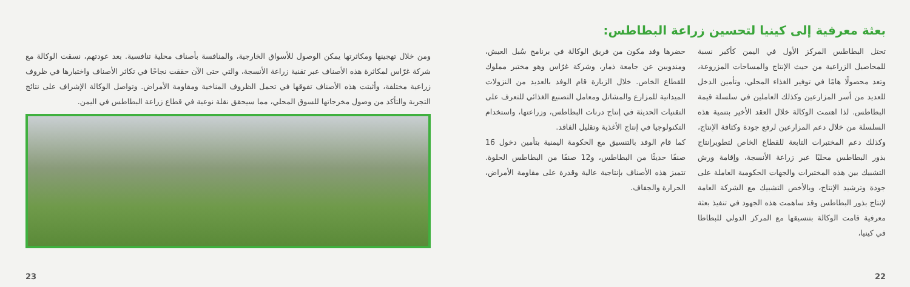بعثة معرفية إلى كينيا لتحسين زراعة البطاطس:
تحتل البطاطس المركز الأول في اليمن كأكبر نسبة للمحاصيل الزراعية من حيث الإنتاج والمساحات المزروعة، وتعد محصولًا هامًا في توفير الغذاء المحلي، وتأمين الدخل للعديد من أسر المزارعين وكذلك العاملين في سلسلة قيمة البطاطس. لذا اهتمت الوكالة خلال العقد الأخير بتنمية هذه السلسلة من خلال دعم المزارعين لرفع جودة وكثافة الإنتاج، وكذلك دعم المختبرات التابعة للقطاع الخاص لتطويرإنتاج بذور البطاطس محليًا عبر زراعة الأنسجة، وإقامة ورش التشبيك بين هذه المختبرات والجهات الحكومية العاملة على جودة وترشيد الإنتاج، وبالأخص التشبيك مع الشركة العامة لإنتاج بذور البطاطس وقد ساهمت هذه الجهود في تنفيذ بعثة معرفية قامت الوكالة بتنسيقها مع المركز الدولي للبطاطا في كينيا،
حضرها وفد مكون من فريق الوكالة في برنامج سُبل العيش، ومندوبين عن جامعة ذمار، وشركة غرّاس وهو مختبر مملوك للقطاع الخاص. خلال الزيارة قام الوفد بالعديد من النزولات الميدانية للمزارع والمشاتل ومعامل التصنيع الغذائي للتعرف على التقنيات الحديثة في إنتاج درنات البطاطس، وزراعتها، واستخدام التكنولوجيا في إنتاج الأغذية وتقليل الفاقد.
كما قام الوفد بالتنسيق مع الحكومة اليمنية بتأمين دخول 16 صنفًا حديثًا من البطاطس، و12 صنفًا من البطاطس الحلوة. تتميز هذه الأصناف بإنتاجية عالية وقدرة على مقاومة الأمراض، الحرارة والجفاف.
22
ومن خلال تهجينها ومكاثرتها يمكن الوصول للأسواق الخارجية، والمنافسة بأصناف محلية تنافسية. بعد عودتهم، نسقت الوكالة مع شركة غرّاس لمكاثرة هذه الأصناف عبر تقنية زراعة الأنسجة، والتي حتى الآن حققت نجاحًا في تكاثر الأصناف واختبارها في ظروف زراعية مختلفة، وأثبتت هذه الأصناف تفوقها في تحمل الظروف المناخية ومقاومة الأمراض. وتواصل الوكالة الإشراف على نتائج التجربة والتأكد من وصول مخرجاتها للسوق المحلي، مما سيحقق نقلة نوعية في قطاع زراعة البطاطس في اليمن.
23